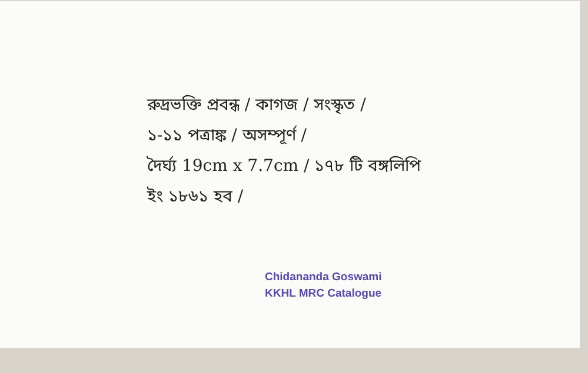রুদ্রভক্তি প্রবন্ধ / কাগজ / সংস্কৃত /
১-১১ পত্রাঙ্ক / অসম্পূর্ণ /
দৈর্ঘ্য 19cm x 7.7cm / ১৭৮ টি বঙ্গলিপি
ইং ১৮৬১ হব /
Chidananda Goswami
KKHL MRC Catalogue